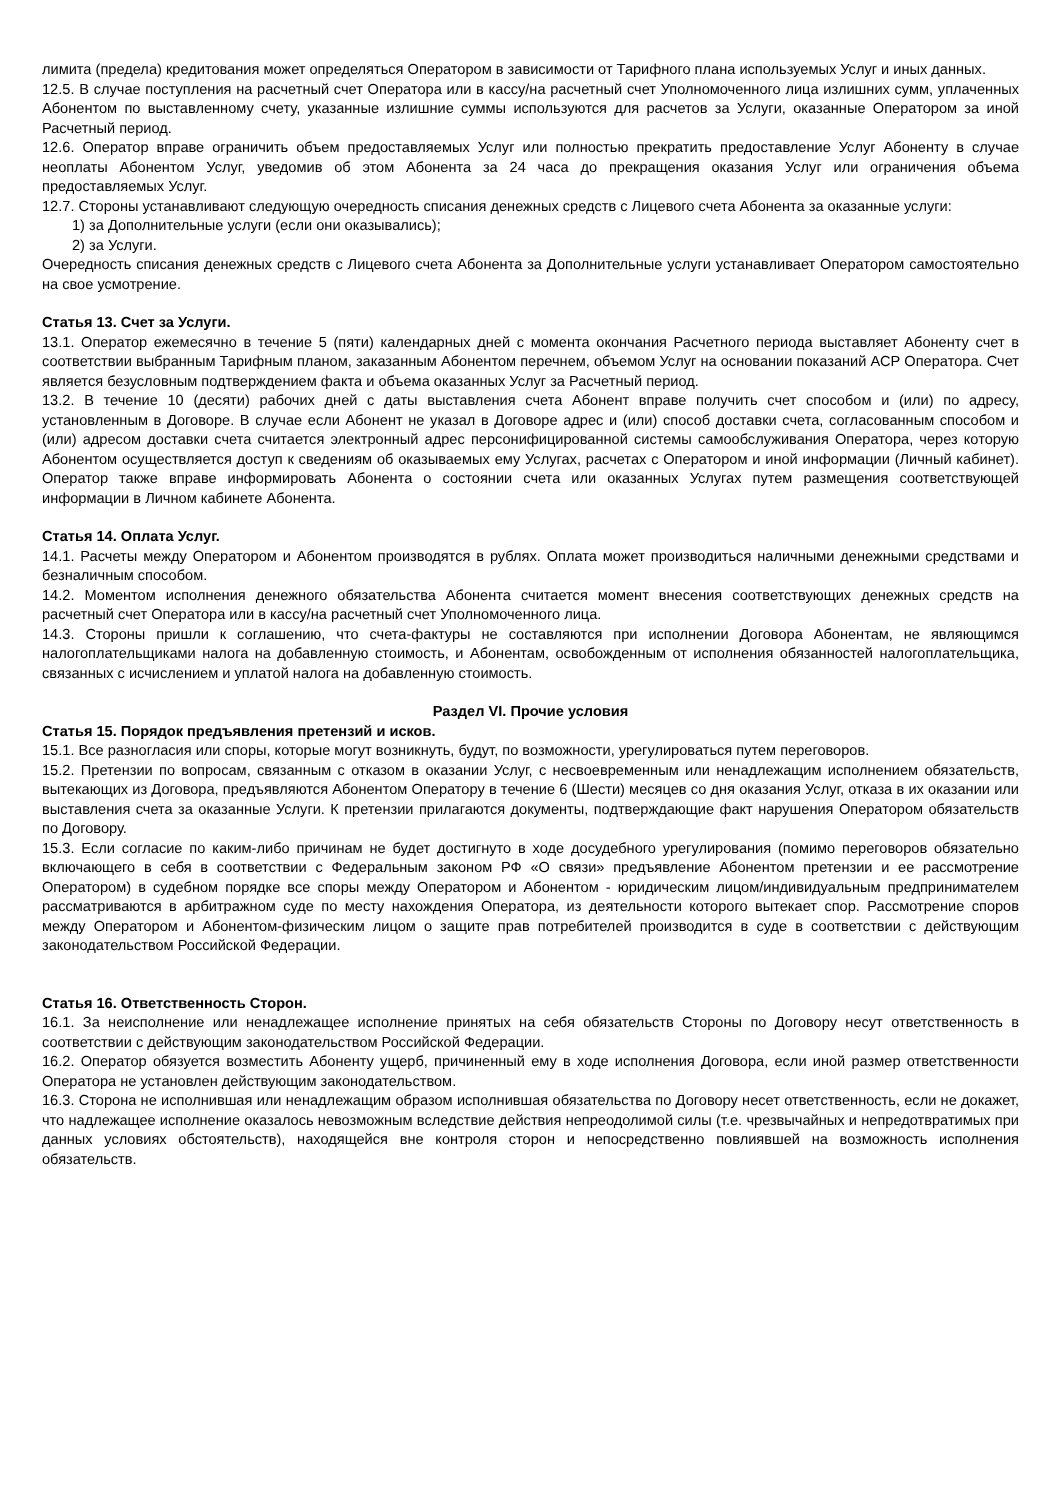лимита (предела) кредитования может определяться Оператором в зависимости от Тарифного плана используемых Услуг и иных данных.
12.5. В случае поступления на расчетный счет Оператора или в кассу/на расчетный счет Уполномоченного лица излишних сумм, уплаченных Абонентом по выставленному счету, указанные излишние суммы используются для расчетов за Услуги, оказанные Оператором за иной Расчетный период.
12.6. Оператор вправе ограничить объем предоставляемых Услуг или полностью прекратить предоставление Услуг Абоненту в случае неоплаты Абонентом Услуг, уведомив об этом Абонента за 24 часа до прекращения оказания Услуг или ограничения объема предоставляемых Услуг.
12.7. Стороны устанавливают следующую очередность списания денежных средств с Лицевого счета Абонента за оказанные услуги:
1) за Дополнительные услуги (если они оказывались);
2) за Услуги.
Очередность списания денежных средств с Лицевого счета Абонента за Дополнительные услуги устанавливает Оператором самостоятельно на свое усмотрение.
Статья 13. Счет за Услуги.
13.1. Оператор ежемесячно в течение 5 (пяти) календарных дней с момента окончания Расчетного периода выставляет Абоненту счет в соответствии выбранным Тарифным планом, заказанным Абонентом перечнем, объемом Услуг на основании показаний АСР Оператора. Счет является безусловным подтверждением факта и объема оказанных Услуг за Расчетный период.
13.2. В течение 10 (десяти) рабочих дней с даты выставления счета Абонент вправе получить счет способом и (или) по адресу, установленным в Договоре. В случае если Абонент не указал в Договоре адрес и (или) способ доставки счета, согласованным способом и (или) адресом доставки счета считается электронный адрес персонифицированной системы самообслуживания Оператора, через которую Абонентом осуществляется доступ к сведениям об оказываемых ему Услугах, расчетах с Оператором и иной информации (Личный кабинет). Оператор также вправе информировать Абонента о состоянии счета или оказанных Услугах путем размещения соответствующей информации в Личном кабинете Абонента.
Статья 14. Оплата Услуг.
14.1. Расчеты между Оператором и Абонентом производятся в рублях. Оплата может производиться наличными денежными средствами и безналичным способом.
14.2. Моментом исполнения денежного обязательства Абонента считается момент внесения соответствующих денежных средств на расчетный счет Оператора или в кассу/на расчетный счет Уполномоченного лица.
14.3. Стороны пришли к соглашению, что счета-фактуры не составляются при исполнении Договора Абонентам, не являющимся налогоплательщиками налога на добавленную стоимость, и Абонентам, освобожденным от исполнения обязанностей налогоплательщика, связанных с исчислением и уплатой налога на добавленную стоимость.
Раздел VI. Прочие условия
Статья 15. Порядок предъявления претензий и исков.
15.1. Все разногласия или споры, которые могут возникнуть, будут, по возможности, урегулироваться путем переговоров.
15.2. Претензии по вопросам, связанным с отказом в оказании Услуг, с несвоевременным или ненадлежащим исполнением обязательств, вытекающих из Договора, предъявляются Абонентом Оператору в течение 6 (Шести) месяцев со дня оказания Услуг, отказа в их оказании или выставления счета за оказанные Услуги. К претензии прилагаются документы, подтверждающие факт нарушения Оператором обязательств по Договору.
15.3. Если согласие по каким-либо причинам не будет достигнуто в ходе досудебного урегулирования (помимо переговоров обязательно включающего в себя в соответствии с Федеральным законом РФ «О связи» предъявление Абонентом претензии и ее рассмотрение Оператором) в судебном порядке все споры между Оператором и Абонентом - юридическим лицом/индивидуальным предпринимателем рассматриваются в арбитражном суде по месту нахождения Оператора, из деятельности которого вытекает спор. Рассмотрение споров между Оператором и Абонентом-физическим лицом о защите прав потребителей производится в суде в соответствии с действующим законодательством Российской Федерации.
Статья 16. Ответственность Сторон.
16.1. За неисполнение или ненадлежащее исполнение принятых на себя обязательств Стороны по Договору несут ответственность в соответствии с действующим законодательством Российской Федерации.
16.2. Оператор обязуется возместить Абоненту ущерб, причиненный ему в ходе исполнения Договора, если иной размер ответственности Оператора не установлен действующим законодательством.
16.3. Сторона не исполнившая или ненадлежащим образом исполнившая обязательства по Договору несет ответственность, если не докажет, что надлежащее исполнение оказалось невозможным вследствие действия непреодолимой силы (т.е. чрезвычайных и непредотвратимых при данных условиях обстоятельств), находящейся вне контроля сторон и непосредственно повлиявшей на возможность исполнения обязательств.